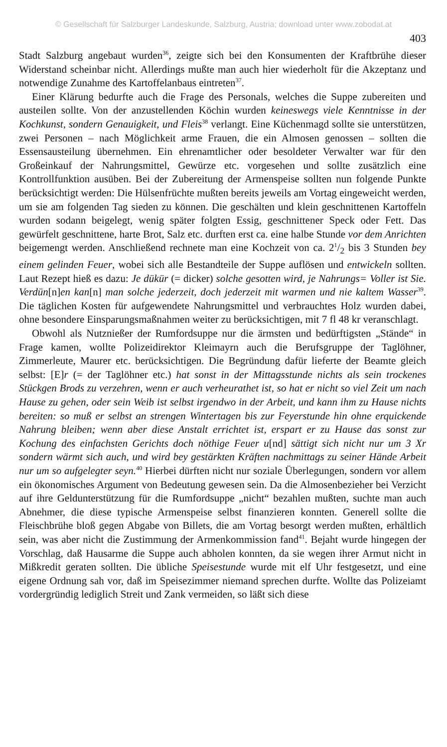© Gesellschaft für Salzburger Landeskunde, Salzburg, Austria; download unter www.zobodat.at
403
Stadt Salzburg angebaut wurden<sup>36</sup>, zeigte sich bei den Konsumenten der Kraftbrühe dieser Widerstand scheinbar nicht. Allerdings mußte man auch hier wiederholt für die Akzeptanz und notwendige Zunahme des Kartoffelanbaus eintreten<sup>37</sup>.
Einer Klärung bedurfte auch die Frage des Personals, welches die Suppe zubereiten und austeilen sollte. Von der anzustellenden Köchin wurden keineswegs viele Kenntnisse in der Kochkunst, sondern Genauigkeit, und Fleis<sup>38</sup> verlangt. Eine Küchenmagd sollte sie unterstützen, zwei Personen – nach Möglichkeit arme Frauen, die ein Almosen genossen – sollten die Essensausteilung übernehmen. Ein ehrenamtlicher oder besoldeter Verwalter war für den Großeinkauf der Nahrungsmittel, Gewürze etc. vorgesehen und sollte zusätzlich eine Kontrollfunktion ausüben. Bei der Zubereitung der Armenspeise sollten nun folgende Punkte berücksichtigt werden: Die Hülsenfrüchte mußten bereits jeweils am Vortag eingeweicht werden, um sie am folgenden Tag sieden zu können. Die geschälten und klein geschnittenen Kartoffeln wurden sodann beigelegt, wenig später folgten Essig, geschnittener Speck oder Fett. Das gewürfelt geschnittene, harte Brot, Salz etc. durften erst ca. eine halbe Stunde vor dem Anrichten beigemengt werden. Anschließend rechnete man eine Kochzeit von ca. 21/2 bis 3 Stunden bey einem gelinden Feuer, wobei sich alle Bestandteile der Suppe auflösen und entwickeln sollten. Laut Rezept hieß es dazu: Je dükür (= dicker) solche gesotten wird, je Nahrungs= Voller ist Sie. Verdün[n]en kan[n] man solche jederzeit, doch jederzeit mit warmen und nie kaltem Wasser<sup>39</sup>. Die täglichen Kosten für aufgewendete Nahrungsmittel und verbrauchtes Holz wurden dabei, ohne besondere Einsparungsmaßnahmen weiter zu berücksichtigen, mit 7 fl 48 kr veranschlagt.
Obwohl als Nutznießer der Rumfordsuppe nur die ärmsten und bedürftigsten „Stände“ in Frage kamen, wollte Polizeidirektor Kleimayrn auch die Berufsgruppe der Taglöhner, Zimmerleute, Maurer etc. berücksichtigen. Die Begründung dafür lieferte der Beamte gleich selbst: [E]r (= der Taglöhner etc.) hat sonst in der Mittagsstunde nichts als sein trockenes Stückgen Brods zu verzehren, wenn er auch verheurathet ist, so hat er nicht so viel Zeit um nach Hause zu gehen, oder sein Weib ist selbst irgendwo in der Arbeit, und kann ihm zu Hause nichts bereiten: so muß er selbst an strengen Wintertagen bis zur Feyerstunde hin ohne erquickende Nahrung bleiben; wenn aber diese Anstalt errichtet ist, erspart er zu Hause das sonst zur Kochung des einfachsten Gerichts doch nöthige Feuer u[nd] sättigt sich nicht nur um 3 Xr sondern wärmt sich auch, und wird bey gestärkten Kräften nachmittags zu seiner Hände Arbeit nur um so aufgelegter seyn.<sup>40</sup> Hierbei dürften nicht nur soziale Überlegungen, sondern vor allem ein ökonomisches Argument von Bedeutung gewesen sein. Da die Almosenbezieher bei Verzicht auf ihre Geldunterstützung für die Rumfordsuppe „nicht“ bezahlen mußten, suchte man auch Abnehmer, die diese typische Armenspeise selbst finanzieren konnten. Generell sollte die Fleischbrühe bloß gegen Abgabe von Billets, die am Vortag besorgt werden mußten, erhältlich sein, was aber nicht die Zustimmung der Armenkommission fand<sup>41</sup>. Bejaht wurde hingegen der Vorschlag, daß Hausarme die Suppe auch abholen konnten, da sie wegen ihrer Armut nicht in Mißkredit geraten sollten. Die übliche Speisestunde wurde mit elf Uhr festgesetzt, und eine eigene Ordnung sah vor, daß im Speisezimmer niemand sprechen durfte. Wollte das Polizeiamt vordergründig lediglich Streit und Zank vermeiden, so läßt sich diese